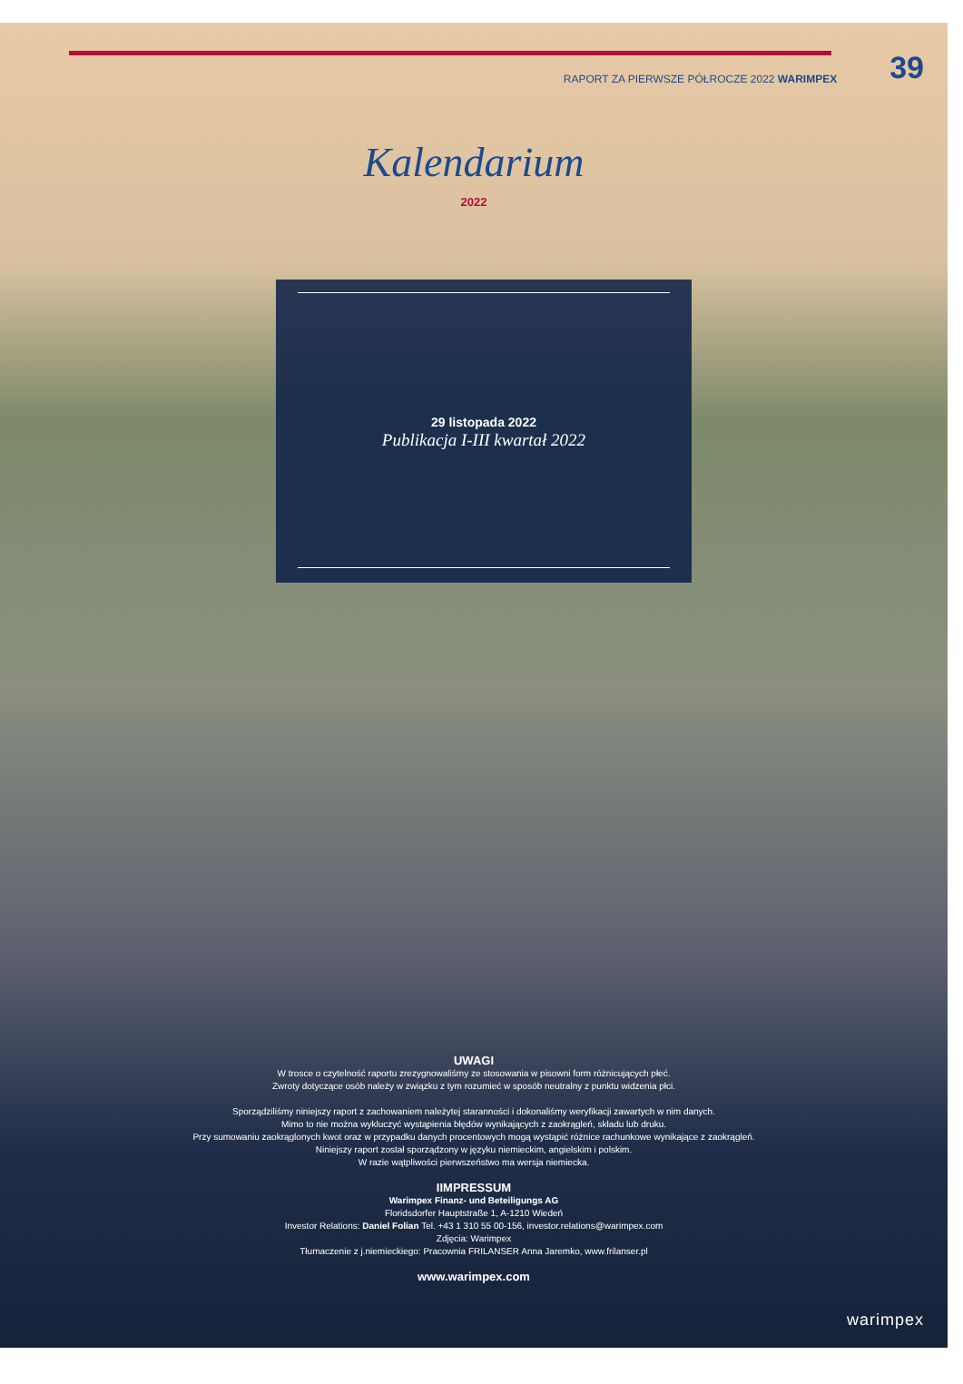RAPORT ZA PIERWSZE PÓŁROCZE 2022 WARIMPEX 39
Kalendarium
2022
29 listopada 2022
Publikacja I-III kwartał 2022
UWAGI
W trosce o czytelność raportu zrezygnowaliśmy ze stosowania w pisowni form różnicujących płeć.
Zwroty dotyczące osób należy w związku z tym rozumieć w sposób neutralny z punktu widzenia płci.
Sporządziliśmy niniejszy raport z zachowaniem należytej staranności i dokonaliśmy weryfikacji zawartych w nim danych.
Mimo to nie można wykluczyć wystąpienia błędów wynikających z zaokrągleń, składu lub druku.
Przy sumowaniu zaokrąglonych kwot oraz w przypadku danych procentowych mogą wystąpić różnice rachunkowe wynikające z zaokrągleń.
Niniejszy raport został sporządzony w języku niemieckim, angielskim i polskim.
W razie wątpliwości pierwszeństwo ma wersja niemiecka.
IIMPRESSUM
Warimpex Finanz- und Beteiligungs AG
Floridsdorfer Hauptstraße 1, A-1210 Wiedeń
Investor Relations: Daniel Folian Tel. +43 1 310 55 00-156, investor.relations@warimpex.com
Zdjęcia: Warimpex
Tłumaczenie z j.niemieckiego: Pracownia FRILANSER Anna Jaremko, www.frilanser.pl
www.warimpex.com
warimpex